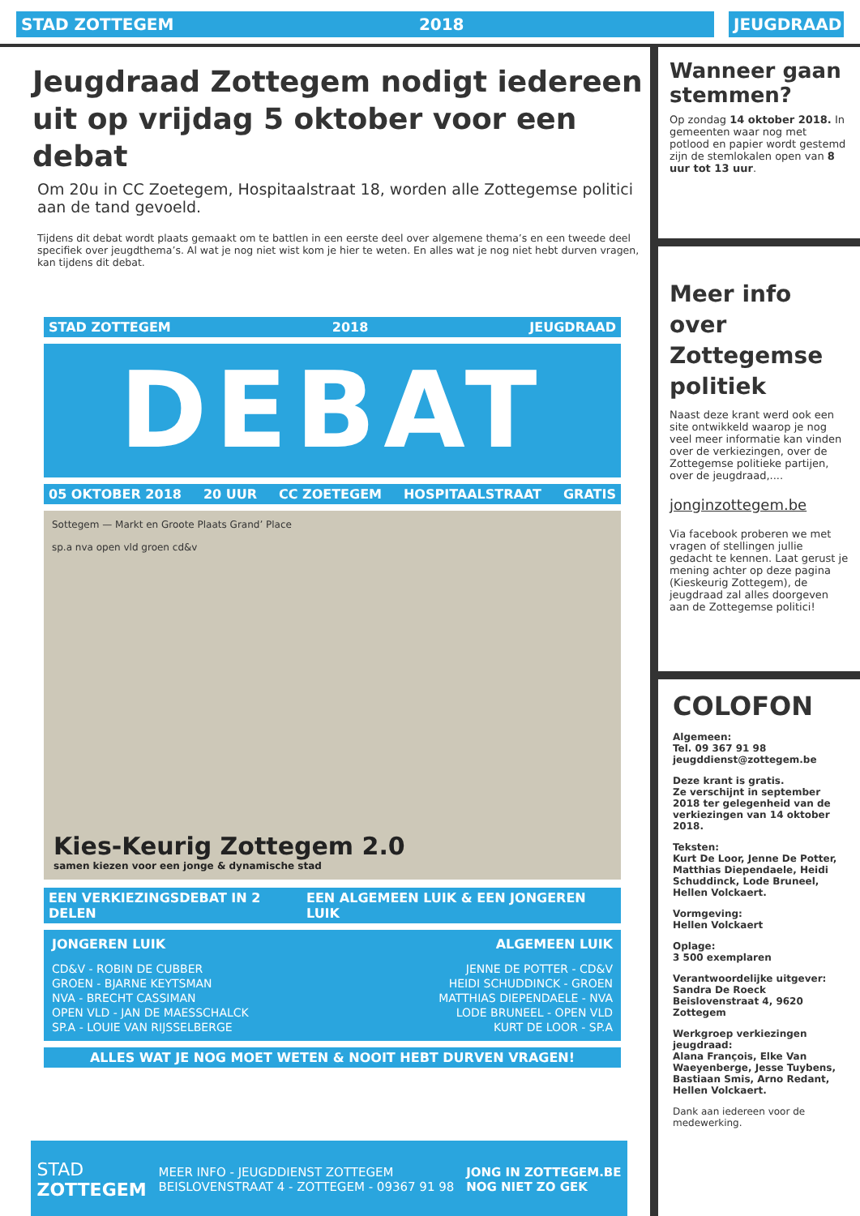STAD ZOTTEGEM 2018 JEUGDRAAD
Jeugdraad Zottegem nodigt iedereen uit op vrijdag 5 oktober voor een debat
Om 20u in CC Zoetegem, Hospitaalstraat 18, worden alle Zottegemse politici aan de tand gevoeld.
Tijdens dit debat wordt plaats gemaakt om te battlen in een eerste deel over algemene thema’s en een tweede deel specifiek over jeugdthema’s. Al wat je nog niet wist kom je hier te weten. En alles wat je nog niet hebt durven vragen, kan tijdens dit debat.
STAD ZOTTEGEM 2018 JEUGDRAAD
DEBAT
05 OKTOBER 2018 20 UUR CC ZOETEGEM HOSPITAALSTRAAT GRATIS
Sottegem — Markt en Groote Plaats Grand’ Place
sp.a nva open vld groen cd&v
Kies-Keurig Zottegem 2.0
samen kiezen voor een jonge & dynamische stad
EEN VERKIEZINGSDEBAT IN 2 DELEN EEN ALGEMEEN LUIK & EEN JONGEREN LUIK
JONGEREN LUIK ALGEMEEN LUIK
CD&V - ROBIN DE CUBBER
GROEN - BJARNE KEYTSMAN
NVA - BRECHT CASSIMAN
OPEN VLD - JAN DE MAESSCHALCK
SP.A - LOUIE VAN RIJSSELBERGE
JENNE DE POTTER - CD&V
HEIDI SCHUDDINCK - GROEN
MATTHIAS DIEPENDAELE - NVA
LODE BRUNEEL - OPEN VLD
KURT DE LOOR - SP.A
ALLES WAT JE NOG MOET WETEN & NOOIT HEBT DURVEN VRAGEN!
STAD
ZOTTEGEM
MEER INFO - JEUGDDIENST ZOTTEGEM
BEISLOVENSTRAAT 4 - ZOTTEGEM - 09367 91 98
JONG IN ZOTTEGEM.BE
NOG NIET ZO GEK
Wanneer gaan stemmen?
Op zondag 14 oktober 2018. In gemeenten waar nog met potlood en papier wordt gestemd zijn de stemlokalen open van 8 uur tot 13 uur.
Meer info over Zottegemse politiek
Naast deze krant werd ook een site ontwikkeld waarop je nog veel meer informatie kan vinden over de verkiezingen, over de Zottegemse politieke partijen, over de jeugdraad,....
jonginzottegem.be
Via facebook proberen we met vragen of stellingen jullie gedacht te kennen. Laat gerust je mening achter op deze pagina (Kieskeurig Zottegem), de jeugdraad zal alles doorgeven aan de Zottegemse politici!
COLOFON
Algemeen:
Tel. 09 367 91 98
jeugddienst@zottegem.be
Deze krant is gratis.
Ze verschijnt in september 2018 ter gelegenheid van de verkiezingen van 14 oktober 2018.
Teksten:
Kurt De Loor, Jenne De Potter, Matthias Diependaele, Heidi Schuddinck, Lode Bruneel, Hellen Volckaert.
Vormgeving:
Hellen Volckaert
Oplage:
3 500 exemplaren
Verantwoordelijke uitgever:
Sandra De Roeck
Beislovenstraat 4, 9620 Zottegem
Werkgroep verkiezingen jeugdraad:
Alana François, Elke Van Waeyenberge, Jesse Tuybens, Bastiaan Smis, Arno Redant, Hellen Volckaert.
Dank aan iedereen voor de medewerking.